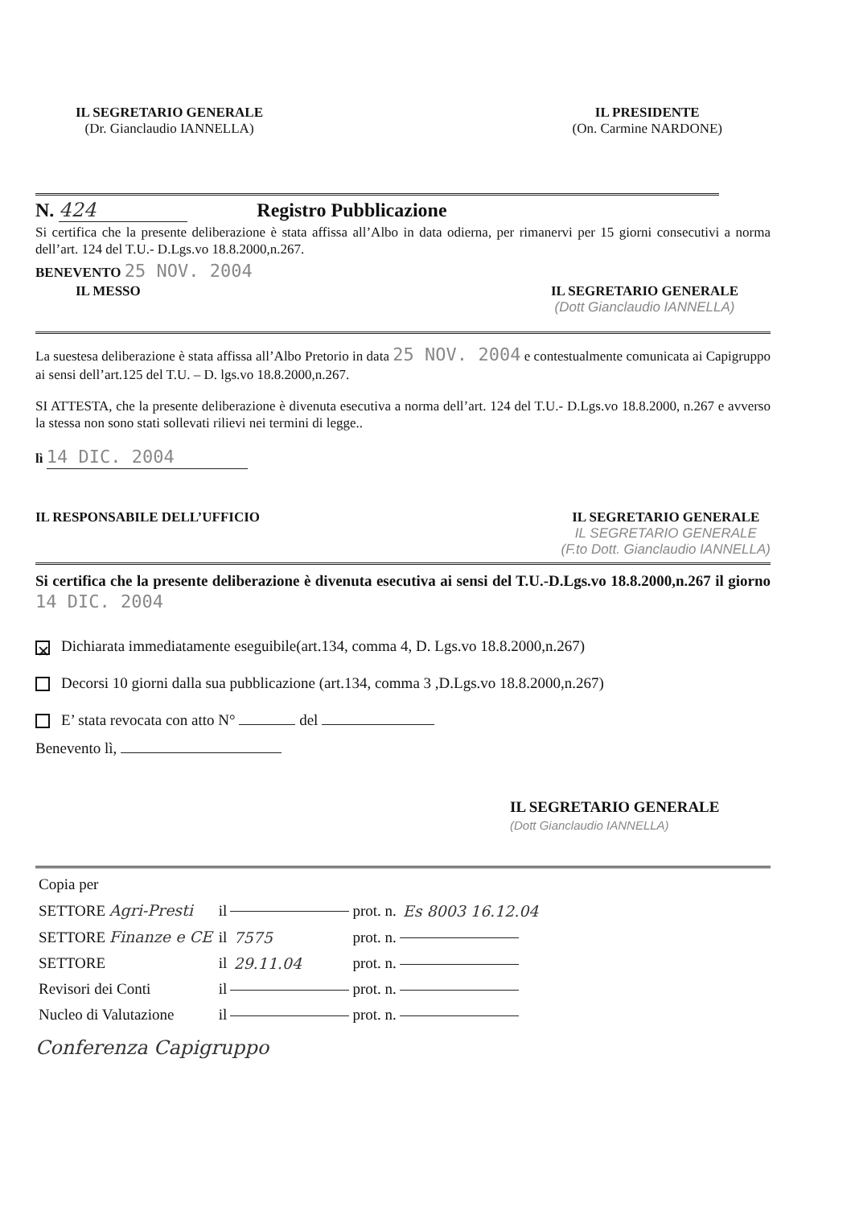IL SEGRETARIO GENERALE
(Dr. Gianclaudio IANNELLA)
IL PRESIDENTE
(On. Carmine NARDONE)
N. 424 Registro Pubblicazione
Si certifica che la presente deliberazione è stata affissa all’Albo in data odierna, per rimanervi per 15 giorni consecutivi a norma dell’art. 124 del T.U.- D.Lgs.vo 18.8.2000,n.267.
BENEVENTO 25 NOV. 2004
IL MESSO IL SEGRETARIO GENERALE
(Dott Gianclaudio IANNELLA)
La suestesa deliberazione è stata affissa all’Albo Pretorio in data 25 NOV. 2004 e contestualmente comunicata ai Capigruppo ai sensi dell’art.125 del T.U. – D. lgs.vo 18.8.2000,n.267.
SI ATTESTA, che la presente deliberazione è divenuta esecutiva a norma dell’art. 124 del T.U.- D.Lgs.vo 18.8.2000, n.267 e avverso la stessa non sono stati sollevati rilievi nei termini di legge..
lì 14 DIC. 2004
IL RESPONSABILE DELL’UFFICIO IL SEGRETARIO GENERALE
IL SEGRETARIO GENERALE
(F.to Dott. Gianclaudio IANNELLA)
Si certifica che la presente deliberazione è divenuta esecutiva ai sensi del T.U.-D.Lgs.vo 18.8.2000,n.267 il giorno 14 DIC. 2004
✕ Dichiarata immediatamente eseguibile(art.134, comma 4, D. Lgs.vo 18.8.2000,n.267)
Decorsi 10 giorni dalla sua pubblicazione (art.134, comma 3 ,D.Lgs.vo 18.8.2000,n.267)
E’ stata revocata con atto N° del
Benevento lì,
IL SEGRETARIO GENERALE
(Dott Gianclaudio IANNELLA)
| Copia per | | | | |
| SETTORE Agri-Presti | il | | prot. n. | Es 8003 16.12.04 |
| SETTORE Finanze e CE | il | 7575 | prot. n. | |
| SETTORE | il | 29.11.04 | prot. n. | |
| Revisori dei Conti | il | | prot. n. | |
| Nucleo di Valutazione | il | | prot. n. | |
Conferenza Capigruppo